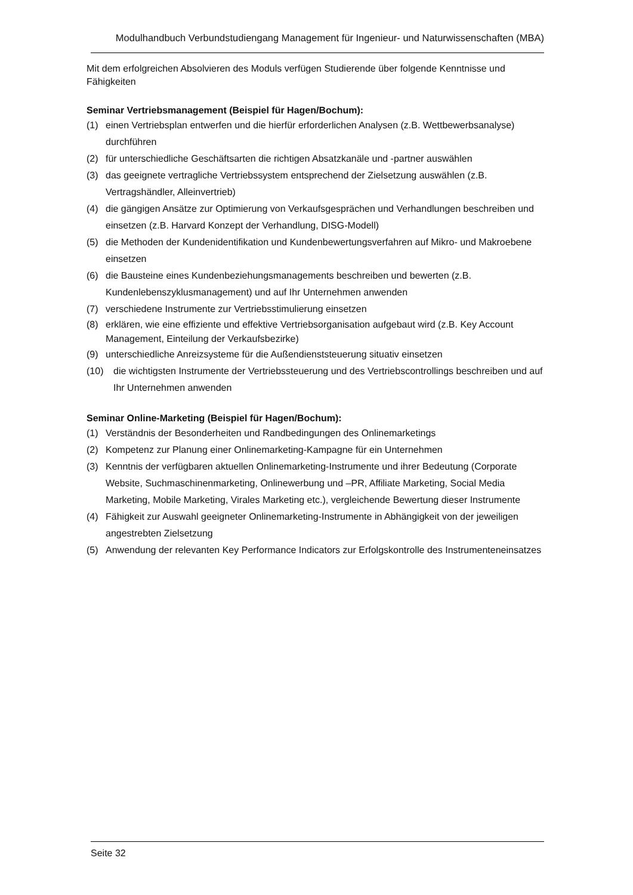Modulhandbuch Verbundstudiengang Management für Ingenieur- und Naturwissenschaften (MBA)
Mit dem erfolgreichen Absolvieren des Moduls verfügen Studierende über folgende Kenntnisse und Fähigkeiten
Seminar Vertriebsmanagement (Beispiel für Hagen/Bochum):
(1) einen Vertriebsplan entwerfen und die hierfür erforderlichen Analysen (z.B. Wettbewerbsanalyse) durchführen
(2) für unterschiedliche Geschäftsarten die richtigen Absatzkanäle und -partner auswählen
(3) das geeignete vertragliche Vertriebssystem entsprechend der Zielsetzung auswählen (z.B. Vertragshändler, Alleinvertrieb)
(4) die gängigen Ansätze zur Optimierung von Verkaufsgesprächen und Verhandlungen beschreiben und einsetzen (z.B. Harvard Konzept der Verhandlung, DISG-Modell)
(5) die Methoden der Kundenidentifikation und Kundenbewertungsverfahren auf Mikro- und Makroebene einsetzen
(6) die Bausteine eines Kundenbeziehungsmanagements beschreiben und bewerten (z.B. Kundenlebenszyklusmanagement) und auf Ihr Unternehmen anwenden
(7) verschiedene Instrumente zur Vertriebsstimulierung einsetzen
(8) erklären, wie eine effiziente und effektive Vertriebsorganisation aufgebaut wird (z.B. Key Account Management, Einteilung der Verkaufsbezirke)
(9) unterschiedliche Anreizsysteme für die Außendienststeuerung situativ einsetzen
(10) die wichtigsten Instrumente der Vertriebssteuerung und des Vertriebscontrollings beschreiben und auf Ihr Unternehmen anwenden
Seminar Online-Marketing (Beispiel für Hagen/Bochum):
(1) Verständnis der Besonderheiten und Randbedingungen des Onlinemarketings
(2) Kompetenz zur Planung einer Onlinemarketing-Kampagne für ein Unternehmen
(3) Kenntnis der verfügbaren aktuellen Onlinemarketing-Instrumente und ihrer Bedeutung (Corporate Website, Suchmaschinenmarketing, Onlinewerbung und –PR, Affiliate Marketing, Social Media Marketing, Mobile Marketing, Virales Marketing etc.), vergleichende Bewertung dieser Instrumente
(4) Fähigkeit zur Auswahl geeigneter Onlinemarketing-Instrumente in Abhängigkeit von der jeweiligen angestrebten Zielsetzung
(5) Anwendung der relevanten Key Performance Indicators zur Erfolgskontrolle des Instrumenteneinsatzes
Seite 32